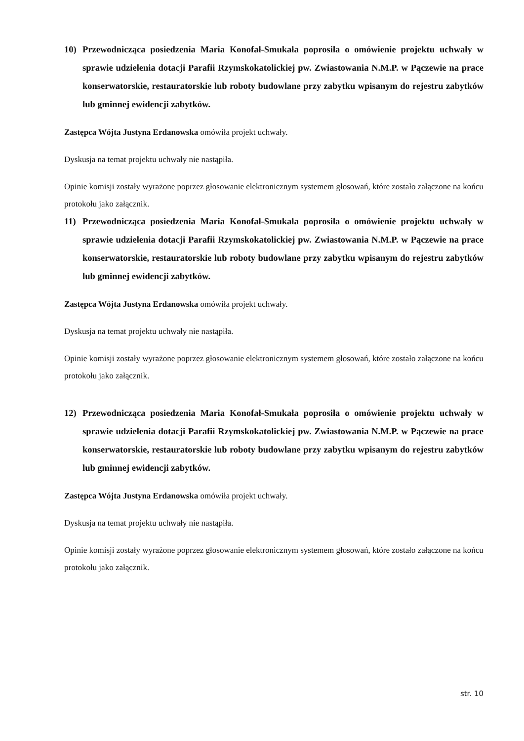10) Przewodnicząca posiedzenia Maria Konofał-Smukała poprosiła o omówienie projektu uchwały w sprawie udzielenia dotacji Parafii Rzymskokatolickiej pw. Zwiastowania N.M.P. w Pączewie na prace konserwatorskie, restauratorskie lub roboty budowlane przy zabytku wpisanym do rejestru zabytków lub gminnej ewidencji zabytków.
Zastępca Wójta Justyna Erdanowska omówiła projekt uchwały.
Dyskusja na temat projektu uchwały nie nastąpiła.
Opinie komisji zostały wyrażone poprzez głosowanie elektronicznym systemem głosowań, które zostało załączone na końcu protokołu jako załącznik.
11) Przewodnicząca posiedzenia Maria Konofał-Smukała poprosiła o omówienie projektu uchwały w sprawie udzielenia dotacji Parafii Rzymskokatolickiej pw. Zwiastowania N.M.P. w Pączewie na prace konserwatorskie, restauratorskie lub roboty budowlane przy zabytku wpisanym do rejestru zabytków lub gminnej ewidencji zabytków.
Zastępca Wójta Justyna Erdanowska omówiła projekt uchwały.
Dyskusja na temat projektu uchwały nie nastąpiła.
Opinie komisji zostały wyrażone poprzez głosowanie elektronicznym systemem głosowań, które zostało załączone na końcu protokołu jako załącznik.
12) Przewodnicząca posiedzenia Maria Konofał-Smukała poprosiła o omówienie projektu uchwały w sprawie udzielenia dotacji Parafii Rzymskokatolickiej pw. Zwiastowania N.M.P. w Pączewie na prace konserwatorskie, restauratorskie lub roboty budowlane przy zabytku wpisanym do rejestru zabytków lub gminnej ewidencji zabytków.
Zastępca Wójta Justyna Erdanowska omówiła projekt uchwały.
Dyskusja na temat projektu uchwały nie nastąpiła.
Opinie komisji zostały wyrażone poprzez głosowanie elektronicznym systemem głosowań, które zostało załączone na końcu protokołu jako załącznik.
str. 10